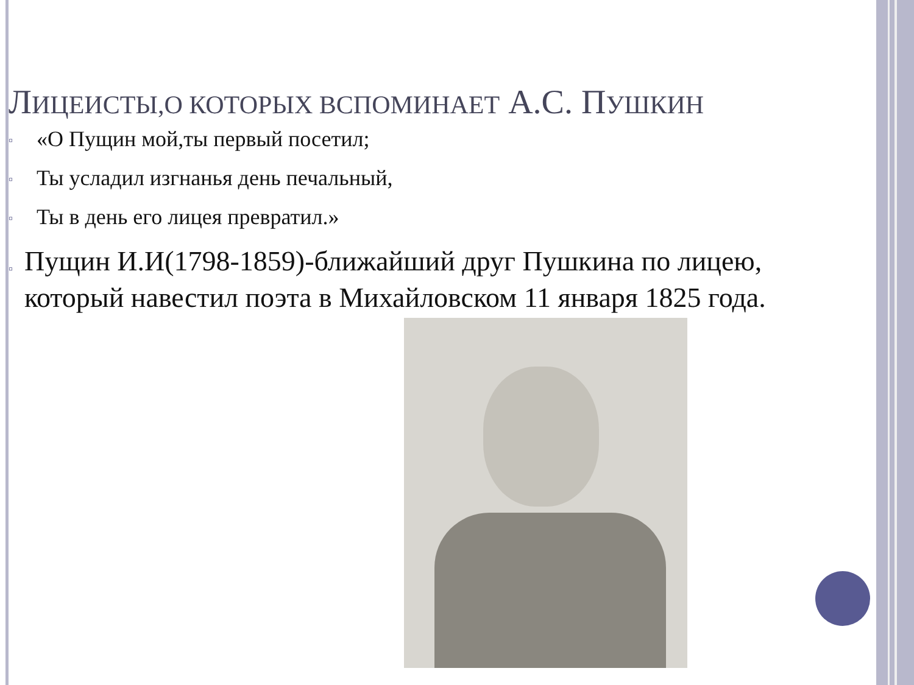ЛИЦЕИСТЫ,О КОТОРЫХ ВСПОМИНАЕТ А.С. ПУШКИН
▫ «О Пущин мой,ты первый посетил;
▫ Ты усладил изгнанья день печальный,
▫ Ты в день его лицея превратил.»
▫ Пущин И.И(1798-1859)-ближайший друг Пушкина по лицею, который навестил поэта в Михайловском 11 января 1825 года.